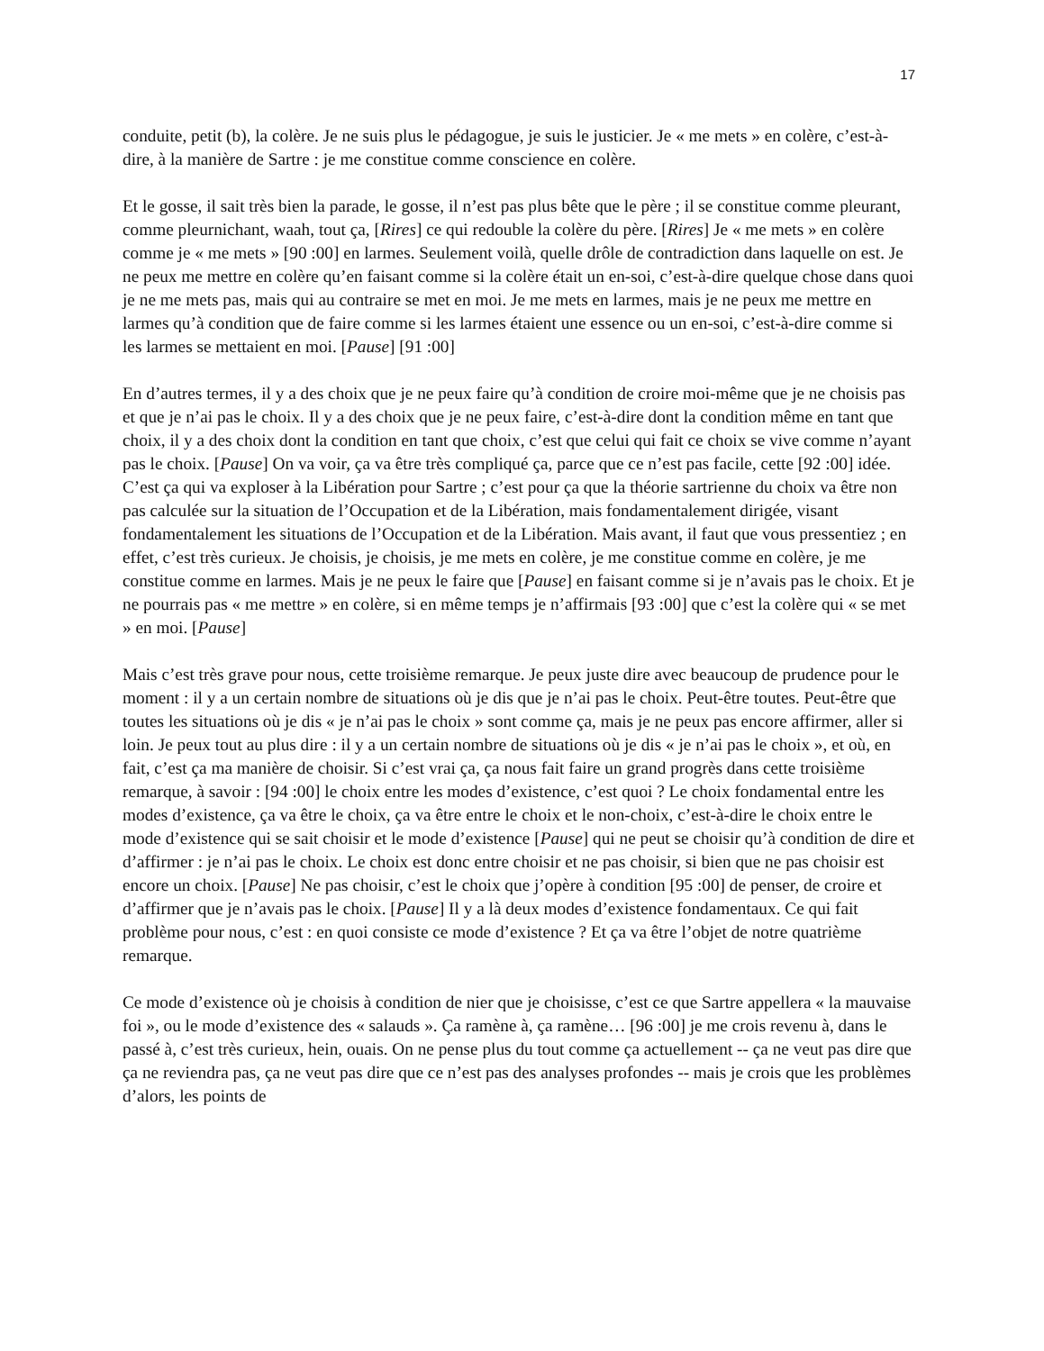17
conduite, petit (b), la colère. Je ne suis plus le pédagogue, je suis le justicier. Je « me mets » en colère, c’est-à-dire, à la manière de Sartre : je me constitue comme conscience en colère.
Et le gosse, il sait très bien la parade, le gosse, il n’est pas plus bête que le père ; il se constitue comme pleurant, comme pleurnichant, waah, tout ça, [Rires] ce qui redouble la colère du père. [Rires] Je « me mets » en colère comme je « me mets » [90 :00] en larmes. Seulement voilà, quelle drôle de contradiction dans laquelle on est. Je ne peux me mettre en colère qu’en faisant comme si la colère était un en-soi, c’est-à-dire quelque chose dans quoi je ne me mets pas, mais qui au contraire se met en moi. Je me mets en larmes, mais je ne peux me mettre en larmes qu’à condition que de faire comme si les larmes étaient une essence ou un en-soi, c’est-à-dire comme si les larmes se mettaient en moi. [Pause] [91 :00]
En d’autres termes, il y a des choix que je ne peux faire qu’à condition de croire moi-même que je ne choisis pas et que je n’ai pas le choix. Il y a des choix que je ne peux faire, c’est-à-dire dont la condition même en tant que choix, il y a des choix dont la condition en tant que choix, c’est que celui qui fait ce choix se vive comme n’ayant pas le choix. [Pause] On va voir, ça va être très compliqué ça, parce que ce n’est pas facile, cette [92 :00] idée. C’est ça qui va exploser à la Libération pour Sartre ; c’est pour ça que la théorie sartrienne du choix va être non pas calculée sur la situation de l’Occupation et de la Libération, mais fondamentalement dirigée, visant fondamentalement les situations de l’Occupation et de la Libération. Mais avant, il faut que vous pressentiez ; en effet, c’est très curieux. Je choisis, je choisis, je me mets en colère, je me constitue comme en colère, je me constitue comme en larmes. Mais je ne peux le faire que [Pause] en faisant comme si je n’avais pas le choix. Et je ne pourrais pas « me mettre » en colère, si en même temps je n’affirmais [93 :00] que c’est la colère qui « se met » en moi. [Pause]
Mais c’est très grave pour nous, cette troisième remarque. Je peux juste dire avec beaucoup de prudence pour le moment : il y a un certain nombre de situations où je dis que je n’ai pas le choix. Peut-être toutes. Peut-être que toutes les situations où je dis « je n’ai pas le choix » sont comme ça, mais je ne peux pas encore affirmer, aller si loin. Je peux tout au plus dire : il y a un certain nombre de situations où je dis « je n’ai pas le choix », et où, en fait, c’est ça ma manière de choisir. Si c’est vrai ça, ça nous fait faire un grand progrès dans cette troisième remarque, à savoir : [94 :00] le choix entre les modes d’existence, c’est quoi ? Le choix fondamental entre les modes d’existence, ça va être le choix, ça va être entre le choix et le non-choix, c’est-à-dire le choix entre le mode d’existence qui se sait choisir et le mode d’existence [Pause] qui ne peut se choisir qu’à condition de dire et d’affirmer : je n’ai pas le choix. Le choix est donc entre choisir et ne pas choisir, si bien que ne pas choisir est encore un choix. [Pause] Ne pas choisir, c’est le choix que j’opère à condition [95 :00] de penser, de croire et d’affirmer que je n’avais pas le choix. [Pause] Il y a là deux modes d’existence fondamentaux. Ce qui fait problème pour nous, c’est : en quoi consiste ce mode d’existence ? Et ça va être l’objet de notre quatrième remarque.
Ce mode d’existence où je choisis à condition de nier que je choisisse, c’est ce que Sartre appellera « la mauvaise foi », ou le mode d’existence des « salauds ». Ça ramène à, ça ramène… [96 :00] je me crois revenu à, dans le passé à, c’est très curieux, hein, ouais. On ne pense plus du tout comme ça actuellement -- ça ne veut pas dire que ça ne reviendra pas, ça ne veut pas dire que ce n’est pas des analyses profondes -- mais je crois que les problèmes d’alors, les points de